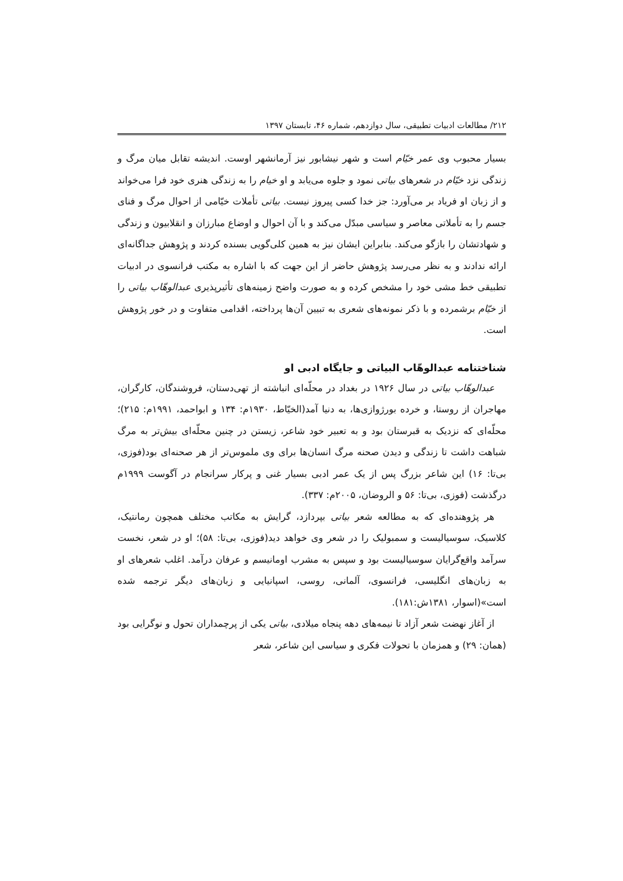۲۱۲/ مطالعات ادبیات تطبیقی، سال دوازدهم، شماره ۴۶، تابستان ۱۳۹۷
بسیار محبوب وی عمر خیّام است و شهر نیشابور نیز آرمانشهر اوست. اندیشه تقابل میان مرگ و زندگی نزد خیّام در شعرهای بیاتی نمود و جلوه می‌یابد و او خیام را به زندگی هنری خود فرا می‌خواند و از زبان او فریاد بر می‌آورد: جز خدا کسی پیروز نیست. بیاتی تأملات خیّامی از احوال مرگ و فنای جسم را به تأملاتی معاصر و سیاسی مبدّل می‌کند و با آن احوال و اوضاع مبارزان و انقلابیون و زندگی و شهادتشان را بازگو می‌کند. بنابراین ایشان نیز به همین کلی‌گویی بسنده کردند و پژوهش جداگانه‌ای ارائه ندادند و به نظر می‌رسد پژوهش حاضر از این جهت که با اشاره به مکتب فرانسوی در ادبیات تطبیقی خط مشی خود را مشخص کرده و به صورت واضح زمینه‌های تأثیرپذیری عبدالوهّاب بیاتی را از خیّام برشمرده و با ذکر نمونه‌های شعری به تبیین آن‌ها پرداخته، اقدامی متفاوت و در خور پژوهش است.
شناختنامه عبدالوهّاب البیاتی و جایگاه ادبی او
عبدالوهّاب بیاتی در سال ۱۹۲۶ در بغداد در محلّه‌ای انباشته از تهی‌دستان، فروشندگان، کارگران، مهاجران از روستا، و خرده بورژوازی‌ها، به دنیا آمد(الخیّاط، ۱۹۳۰م: ۱۳۴ و ابواحمد، ۱۹۹۱م: ۲۱۵)؛ محلّه‌ای که نزدیک به قبرستان بود و به تعبیر خود شاعر، زیستن در چنین محلّه‌ای بیش‌تر به مرگ شباهت داشت تا زندگی و دیدن صحنه مرگ انسان‌ها برای وی ملموس‌تر از هر صحنه‌ای بود(فوزی، بی‌تا: ۱۶) این شاعر بزرگ پس از یک عمر ادبی بسیار غنی و پرکار سرانجام در آگوست ۱۹۹۹م درگذشت (فوزی، بی‌تا: ۵۶ و الروضان، ۲۰۰۵م: ۳۳۷).
هر پژوهنده‌ای که به مطالعه شعر بیاتی بپردازد، گرایش به مکاتب مختلف همچون رمانتیک، کلاسیک، سوسیالیست و سمبولیک را در شعر وی خواهد دید(فوزی، بی‌تا: ۵۸)؛ او در شعر، نخست سرآمد واقع‌گرایان سوسیالیست بود و سپس به مشرب اومانیسم و عرفان درآمد. اغلب شعرهای او به زبان‌های انگلیسی، فرانسوی، آلمانی، روسی، اسپانیایی و زبان‌های دیگر ترجمه شده است»(اسوار، ۱۳۸۱ش:۱۸۱).
از آغاز نهضت شعر آزاد تا نیمه‌های دهه پنجاه میلادی، بیاتی یکی از پرچمداران تحول و نوگرایی بود (همان: ۲۹) و همزمان با تحولات فکری و سیاسی این شاعر، شعر